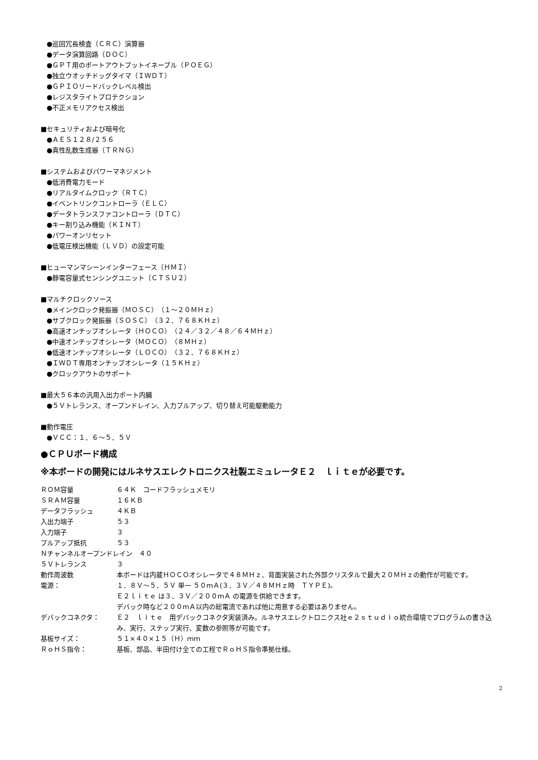●巡回冗長検査（ＣＲＣ）演算器
●データ演算回路（ＤＯＣ）
●ＧＰＴ用のポートアウトプットイネーブル（ＰＯＥＧ）
●独立ウオッチドッグタイマ（ＩＷＤＴ）
●ＧＰＩＯリードバックレベル検出
●レジスタライトプロテクション
●不正メモリアクセス検出
■セキュリティおよび暗号化
●ＡＥＳ１２８/２５６
●真性乱数生成器（ＴＲＮＧ）
■システムおよびパワーマネジメント
●低消費電力モード
●リアルタイムクロック（ＲＴＣ）
●イベントリンクコントローラ（ＥＬＣ）
●データトランスファコントローラ（ＤＴＣ）
●キー割り込み機能（ＫＩＮＴ）
●パワーオンリセット
●低電圧検出機能（ＬＶＤ）の設定可能
■ヒューマンマシーンインターフェース（ＨＭＩ）
●静電容量式センシングユニット（ＣＴＳＵ２）
■マルチクロックソース
●メインクロック発振器（ＭＯＳＣ）（１～２０ＭＨｚ）
●サブクロック発振器（ＳＯＳＣ）（３２．７６８ＫＨｚ）
●高速オンチップオシレータ（ＨＯＣＯ）（２４／３２／４８／６４ＭＨｚ）
●中速オンチップオシレータ（ＭＯＣＯ）（８ＭＨｚ）
●低速オンチップオシレータ（ＬＯＣＯ）（３２．７６８ＫＨｚ）
●ＩＷＤＴ専用オンチップオシレータ（１５ＫＨｚ）
●クロックアウトのサポート
■最大５６本の汎用入出力ポート内臓
●５Ｖトレランス、オープンドレイン、入力プルアップ、切り替え可能駆動能力
■動作電圧
●ＶＣＣ：１．６～５．５Ｖ
●ＣＰＵボード構成
※本ボードの開発にはルネサスエレクトロニクス社製エミュレータＥ２　ｌｉｔｅが必要です。
| ＲＯＭ容量 | ６４Ｋ コードフラッシュメモリ |
| ＳＲＡＭ容量 | １６ＫＢ |
| データフラッシュ | ４ＫＢ |
| 入出力端子 | ５３ |
| 入力端子 | ３ |
| プルアップ抵抗 | ５３ |
| Ｎチャンネルオープンドレイン ４０ | |
| ５Ｖトレランス | ３ |
| 動作周波数 | 本ボードは内蔵ＨＯＣＯオシレータで４８ＭＨｚ、背面実装された外部クリスタルで最大２０ＭＨｚの動作が可能です。 |
| 電源： | １．８Ｖ～５．５Ｖ 単一 ５０ｍＡ(３．３Ｖ／４８ＭＨｚ時 ＴＹＰＥ)。 Ｅ２ｌｉｔｅ は３．３Ｖ／２００ｍＡ の電源を供給できます。 デバック時など２００ｍＡ以内の総電流であれば他に用意する必要はありません。 |
| デバックコネクタ： | Ｅ２ ｌｉｔｅ 用デバックコネクタ実装済み。ルネサスエレクトロニクス社ｅ２ｓｔｕｄｉｏ統合環境でプログラムの書き込み、実行、ステップ実行、変数の参照等が可能です。 |
| 基板サイズ： | ５１×４０×１５（Ｈ）ｍｍ |
| ＲｏＨＳ指令： | 基板、部品、半田付け全ての工程でＲｏＨＳ指令準拠仕様。 |
2